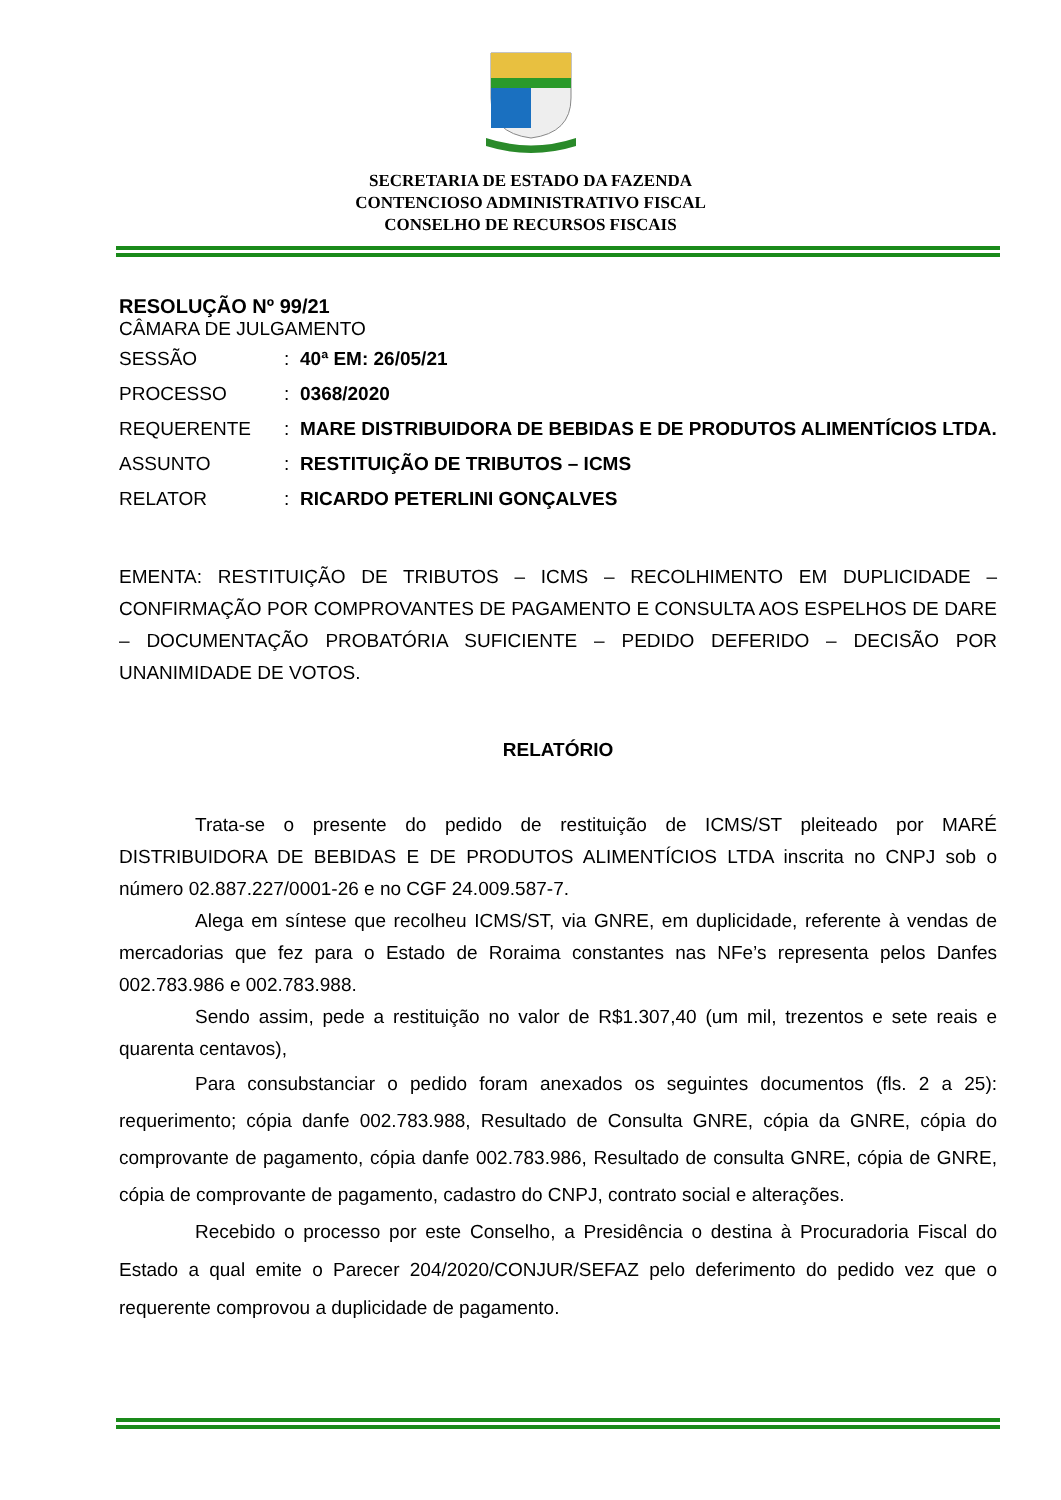SECRETARIA DE ESTADO DA FAZENDA
CONTENCIOSO ADMINISTRATIVO FISCAL
CONSELHO DE RECURSOS FISCAIS
RESOLUÇÃO Nº 99/21
CÂMARA DE JULGAMENTO
| SESSÃO | : | 40ª EM: 26/05/21 |
| PROCESSO | : | 0368/2020 |
| REQUERENTE | : | MARE DISTRIBUIDORA DE BEBIDAS E DE PRODUTOS ALIMENTÍCIOS LTDA. |
| ASSUNTO | : | RESTITUIÇÃO DE TRIBUTOS – ICMS |
| RELATOR | : | RICARDO PETERLINI GONÇALVES |
EMENTA: RESTITUIÇÃO DE TRIBUTOS – ICMS – RECOLHIMENTO EM DUPLICIDADE – CONFIRMAÇÃO POR COMPROVANTES DE PAGAMENTO E CONSULTA AOS ESPELHOS DE DARE – DOCUMENTAÇÃO PROBATÓRIA SUFICIENTE – PEDIDO DEFERIDO – DECISÃO POR UNANIMIDADE DE VOTOS.
RELATÓRIO
Trata-se o presente do pedido de restituição de ICMS/ST pleiteado por MARÉ DISTRIBUIDORA DE BEBIDAS E DE PRODUTOS ALIMENTÍCIOS LTDA inscrita no CNPJ sob o número 02.887.227/0001-26 e no CGF 24.009.587-7.
Alega em síntese que recolheu ICMS/ST, via GNRE, em duplicidade, referente à vendas de mercadorias que fez para o Estado de Roraima constantes nas NFe’s representa pelos Danfes 002.783.986 e 002.783.988.
Sendo assim, pede a restituição no valor de R$1.307,40 (um mil, trezentos e sete reais e quarenta centavos),
Para consubstanciar o pedido foram anexados os seguintes documentos (fls. 2 a 25): requerimento; cópia danfe 002.783.988, Resultado de Consulta GNRE, cópia da GNRE, cópia do comprovante de pagamento, cópia danfe 002.783.986, Resultado de consulta GNRE, cópia de GNRE, cópia de comprovante de pagamento, cadastro do CNPJ, contrato social e alterações.
Recebido o processo por este Conselho, a Presidência o destina à Procuradoria Fiscal do Estado a qual emite o Parecer 204/2020/CONJUR/SEFAZ pelo deferimento do pedido vez que o requerente comprovou a duplicidade de pagamento.